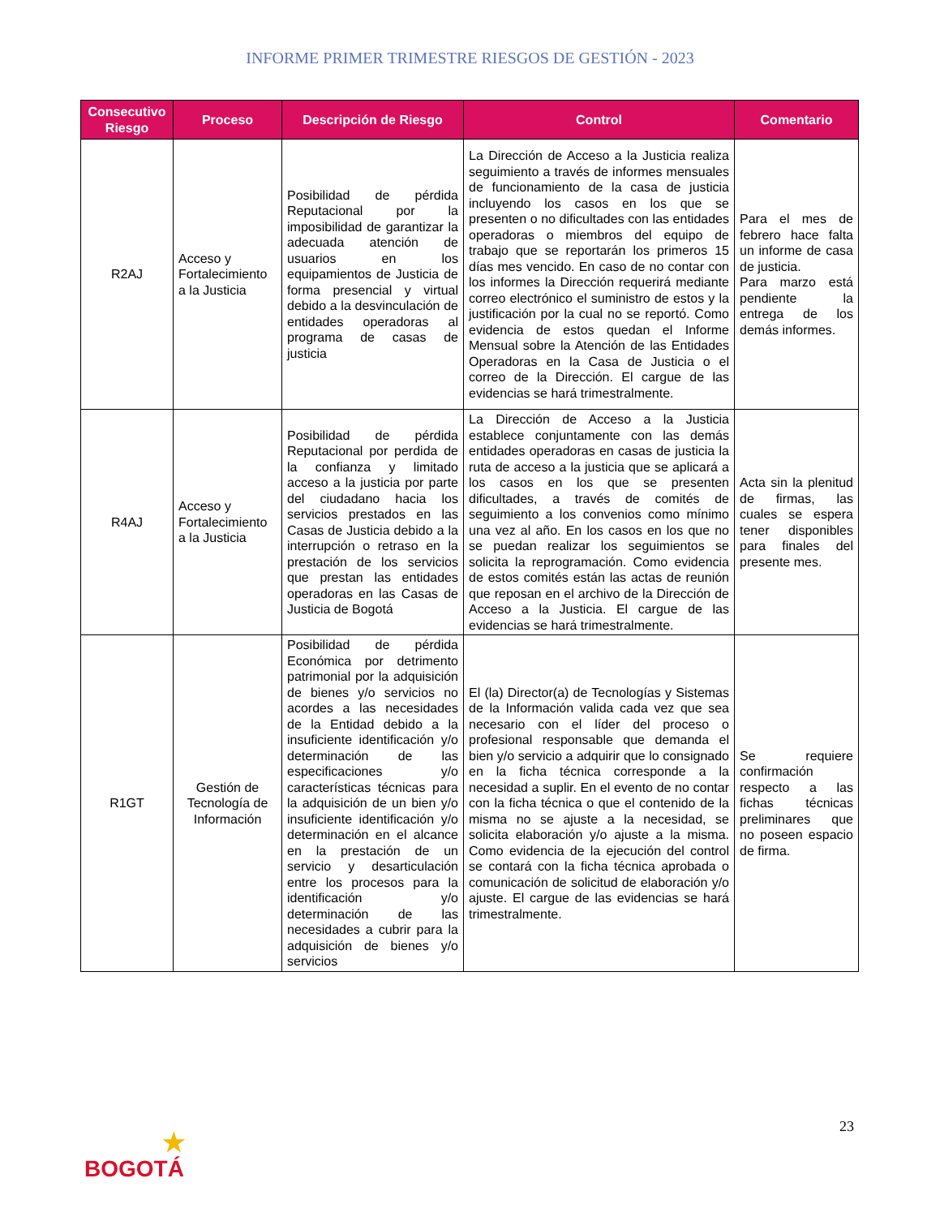INFORME PRIMER TRIMESTRE RIESGOS DE GESTIÓN - 2023
| Consecutivo Riesgo | Proceso | Descripción de Riesgo | Control | Comentario |
| --- | --- | --- | --- | --- |
| R2AJ | Acceso y Fortalecimiento a la Justicia | Posibilidad de pérdida Reputacional por la imposibilidad de garantizar la adecuada atención de usuarios en los equipamientos de Justicia de forma presencial y virtual debido a la desvinculación de entidades operadoras al programa de casas de justicia | La Dirección de Acceso a la Justicia realiza seguimiento a través de informes mensuales de funcionamiento de la casa de justicia incluyendo los casos en los que se presenten o no dificultades con las entidades operadoras o miembros del equipo de trabajo que se reportarán los primeros 15 días mes vencido. En caso de no contar con los informes la Dirección requerirá mediante correo electrónico el suministro de estos y la justificación por la cual no se reportó. Como evidencia de estos quedan el Informe Mensual sobre la Atención de las Entidades Operadoras en la Casa de Justicia o el correo de la Dirección. El cargue de las evidencias se hará trimestralmente. | Para el mes de febrero hace falta un informe de casa de justicia. Para marzo está pendiente la entrega de los demás informes. |
| R4AJ | Acceso y Fortalecimiento a la Justicia | Posibilidad de pérdida Reputacional por perdida de la confianza y limitado acceso a la justicia por parte del ciudadano hacia los servicios prestados en las Casas de Justicia debido a la interrupción o retraso en la prestación de los servicios que prestan las entidades operadoras en las Casas de Justicia de Bogotá | La Dirección de Acceso a la Justicia establece conjuntamente con las demás entidades operadoras en casas de justicia la ruta de acceso a la justicia que se aplicará a los casos en los que se presenten dificultades, a través de comités de seguimiento a los convenios como mínimo una vez al año. En los casos en los que no se puedan realizar los seguimientos se solicita la reprogramación. Como evidencia de estos comités están las actas de reunión que reposan en el archivo de la Dirección de Acceso a la Justicia. El cargue de las evidencias se hará trimestralmente. | Acta sin la plenitud de firmas, las cuales se espera tener disponibles para finales del presente mes. |
| R1GT | Gestión de Tecnología de Información | Posibilidad de pérdida Económica por detrimento patrimonial por la adquisición de bienes y/o servicios no acordes a las necesidades de la Entidad debido a la insuficiente identificación y/o determinación de las especificaciones y/o características técnicas para la adquisición de un bien y/o insuficiente identificación y/o determinación en el alcance en la prestación de un servicio y desarticulación entre los procesos para la identificación y/o determinación de las necesidades a cubrir para la adquisición de bienes y/o servicios | El (la) Director(a) de Tecnologías y Sistemas de la Información valida cada vez que sea necesario con el líder del proceso o profesional responsable que demanda el bien y/o servicio a adquirir que lo consignado en la ficha técnica corresponde a la necesidad a suplir. En el evento de no contar con la ficha técnica o que el contenido de la misma no se ajuste a la necesidad, se solicita elaboración y/o ajuste a la misma. Como evidencia de la ejecución del control se contará con la ficha técnica aprobada o comunicación de solicitud de elaboración y/o ajuste. El cargue de las evidencias se hará trimestralmente. | Se requiere confirmación respecto a las fichas técnicas preliminares que no poseen espacio de firma. |
23
★
BOGOTÁ